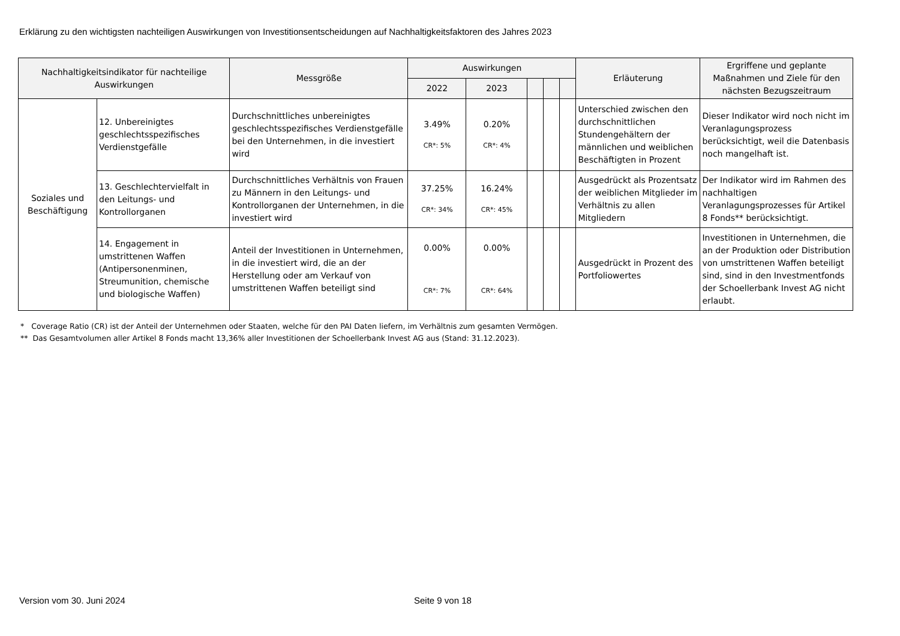Erklärung zu den wichtigsten nachteiligen Auswirkungen von Investitionsentscheidungen auf Nachhaltigkeitsfaktoren des Jahres 2023
| Nachhaltigkeitsindikator für nachteilige Auswirkungen | | Messgröße | Auswirkungen | | | | | Erläuterung | Ergriffene und geplante Maßnahmen und Ziele für den nächsten Bezugszeitraum |
| --- | --- | --- | --- | --- | --- | --- | --- | --- | --- |
| | | | 2022 | 2023 | | | | | |
| Soziales und Beschäftigung | 12. Unbereinigtes geschlechtsspezifisches Verdienstgefälle | Durchschnittliches unbereinigtes geschlechtsspezifisches Verdienstgefälle bei den Unternehmen, in die investiert wird | 3.49% CR*: 5% | 0.20% CR*: 4% | | | | Unterschied zwischen den durchschnittlichen Stundengehältern der männlichen und weiblichen Beschäftigten in Prozent | Dieser Indikator wird noch nicht im Veranlagungsprozess berücksichtigt, weil die Datenbasis noch mangelhaft ist. |
| | 13. Geschlechtervielfalt in den Leitungs- und Kontrollorganen | Durchschnittliches Verhältnis von Frauen zu Männern in den Leitungs- und Kontrollorganen der Unternehmen, in die investiert wird | 37.25% CR*: 34% | 16.24% CR*: 45% | | | | Ausgedrückt als Prozentsatz der weiblichen Mitglieder im Verhältnis zu allen Mitgliedern | Der Indikator wird im Rahmen des nachhaltigen Veranlagungsprozesses für Artikel 8 Fonds** berücksichtigt. |
| | 14. Engagement in umstrittenen Waffen (Antipersonenminen, Streumunition, chemische und biologische Waffen) | Anteil der Investitionen in Unternehmen, in die investiert wird, die an der Herstellung oder am Verkauf von umstrittenen Waffen beteiligt sind | 0.00% CR*: 7% | 0.00% CR*: 64% | | | | Ausgedrückt in Prozent des Portfoliowertes | Investitionen in Unternehmen, die an der Produktion oder Distribution von umstrittenen Waffen beteiligt sind, sind in den Investmentfonds der Schoellerbank Invest AG nicht erlaubt. |
* Coverage Ratio (CR) ist der Anteil der Unternehmen oder Staaten, welche für den PAI Daten liefern, im Verhältnis zum gesamten Vermögen.
** Das Gesamtvolumen aller Artikel 8 Fonds macht 13,36% aller Investitionen der Schoellerbank Invest AG aus (Stand: 31.12.2023).
Version vom 30. Juni 2024 Seite 9 von 18